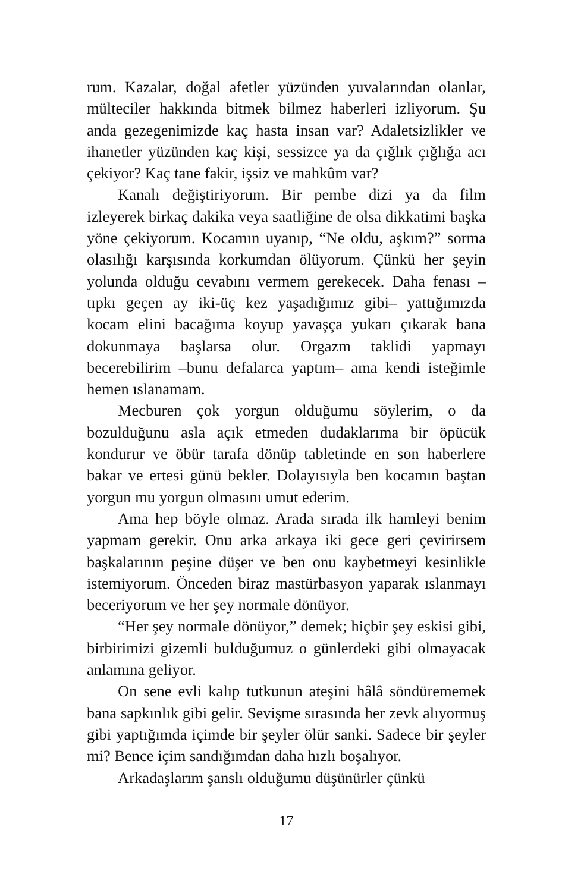rum. Kazalar, doğal afetler yüzünden yuvalarından olanlar, mülteciler hakkında bitmek bilmez haberleri izliyorum. Şu anda gezegenimizde kaç hasta insan var? Adaletsizlikler ve ihanetler yüzünden kaç kişi, sessizce ya da çığlık çığlığa acı çekiyor? Kaç tane fakir, işsiz ve mahkûm var?
Kanalı değiştiriyorum. Bir pembe dizi ya da film izleyerek birkaç dakika veya saatliğine de olsa dikkatimi başka yöne çekiyorum. Kocamın uyanıp, “Ne oldu, aşkım?” sorma olasılığı karşısında korkumdan ölüyorum. Çünkü her şeyin yolunda olduğu cevabını vermem gerekecek. Daha fenası –tıpkı geçen ay iki-üç kez yaşadığımız gibi– yattığımızda kocam elini bacağıma koyup yavaşça yukarı çıkarak bana dokunmaya başlarsa olur. Orgazm taklidi yapmayı becerebilirim –bunu defalarca yaptım– ama kendi isteğimle hemen ıslanamam.
Mecburen çok yorgun olduğumu söylerim, o da bozulduğunu asla açık etmeden dudaklarıma bir öpücük kondurur ve öbür tarafa dönüp tabletinde en son haberlere bakar ve ertesi günü bekler. Dolayısıyla ben kocamın baştan yorgun mu yorgun olmasını umut ederim.
Ama hep böyle olmaz. Arada sırada ilk hamleyi benim yapmam gerekir. Onu arka arkaya iki gece geri çevirirsem başkalarının peşine düşer ve ben onu kaybetmeyi kesinlikle istemiyorum. Önceden biraz mastürbasyon yaparak ıslanmayı beceriyorum ve her şey normale dönüyor.
“Her şey normale dönüyor,” demek; hiçbir şey eskisi gibi, birbirimizi gizemli bulduğumuz o günlerdeki gibi olmayacak anlamına geliyor.
On sene evli kalıp tutkunun ateşini hâlâ söndürememek bana sapkınlık gibi gelir. Sevişme sırasında her zevk alıyormuş gibi yaptığımda içimde bir şeyler ölür sanki. Sadece bir şeyler mi? Bence içim sandığımdan daha hızlı boşalıyor.
Arkadaşlarım şanslı olduğumu düşünürler çünkü
17